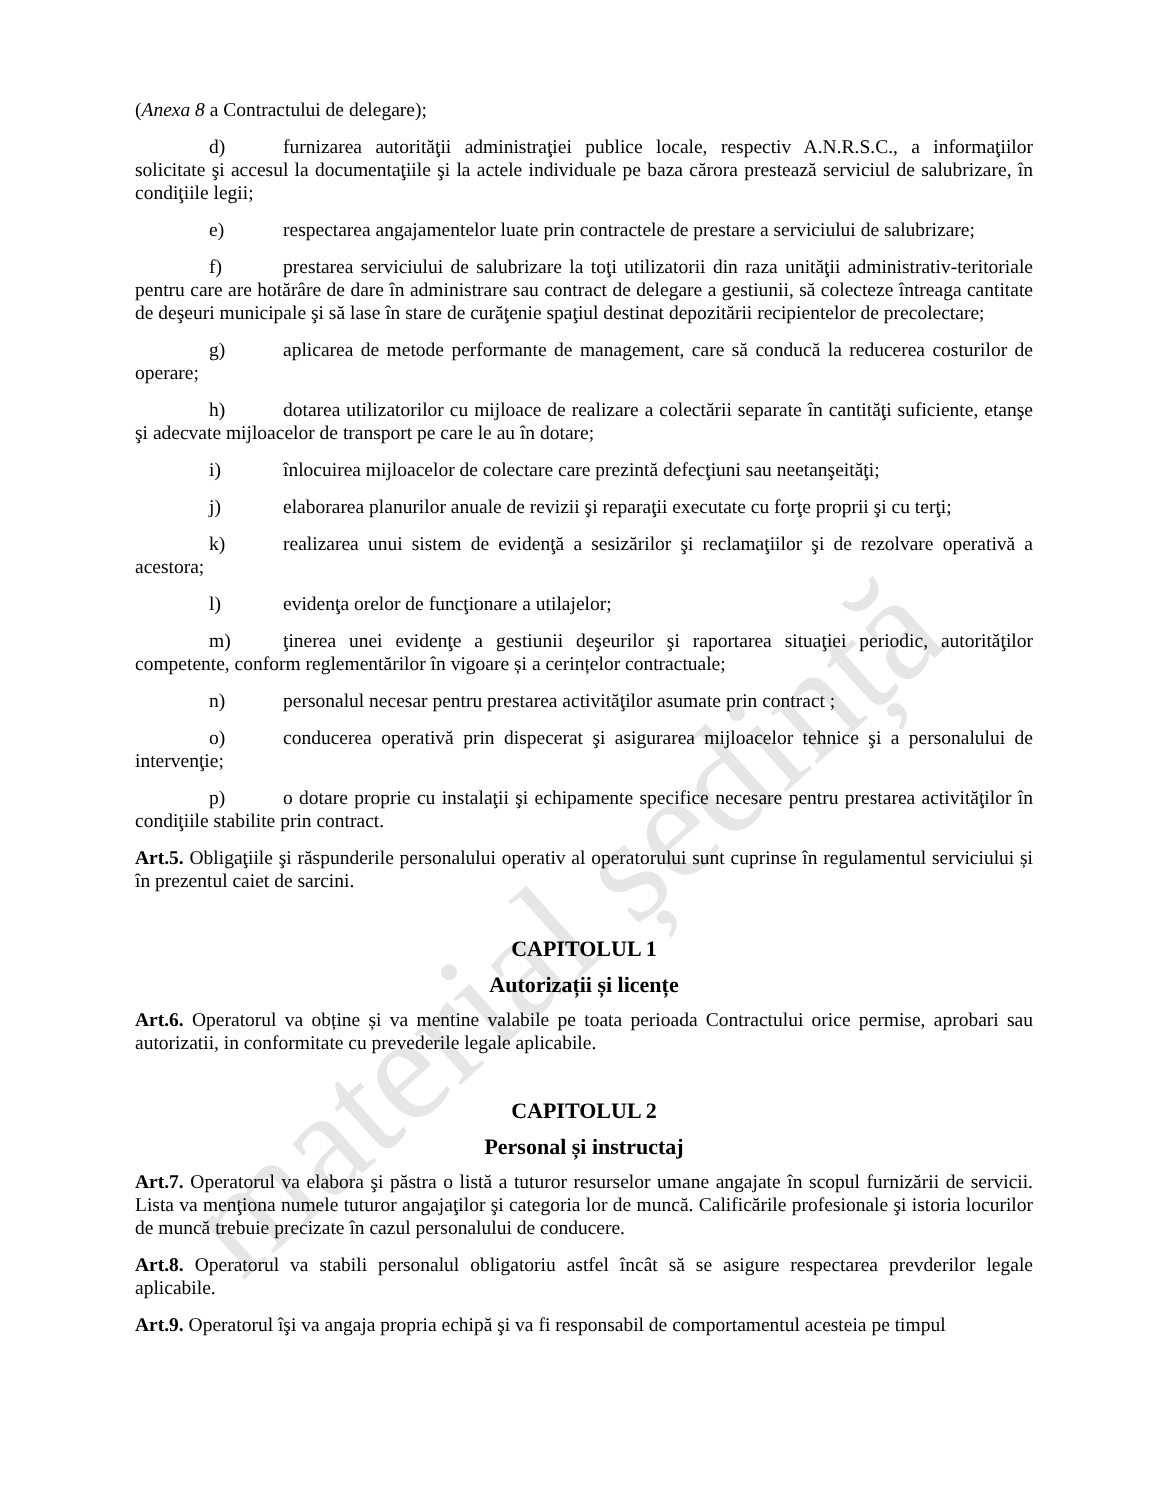material ședință
(Anexa 8 a Contractului de delegare);
d) furnizarea autorităţii administraţiei publice locale, respectiv A.N.R.S.C., a informaţiilor solicitate şi accesul la documentaţiile şi la actele individuale pe baza cărora prestează serviciul de salubrizare, în condiţiile legii;
e) respectarea angajamentelor luate prin contractele de prestare a serviciului de salubrizare;
f) prestarea serviciului de salubrizare la toţi utilizatorii din raza unităţii administrativ-teritoriale pentru care are hotărâre de dare în administrare sau contract de delegare a gestiunii, să colecteze întreaga cantitate de deşeuri municipale şi să lase în stare de curăţenie spaţiul destinat depozitării recipientelor de precolectare;
g) aplicarea de metode performante de management, care să conducă la reducerea costurilor de operare;
h) dotarea utilizatorilor cu mijloace de realizare a colectării separate în cantităţi suficiente, etanşe şi adecvate mijloacelor de transport pe care le au în dotare;
i) înlocuirea mijloacelor de colectare care prezintă defecţiuni sau neetanşeităţi;
j) elaborarea planurilor anuale de revizii şi reparaţii executate cu forţe proprii şi cu terţi;
k) realizarea unui sistem de evidenţă a sesizărilor şi reclamaţiilor şi de rezolvare operativă a acestora;
l) evidenţa orelor de funcţionare a utilajelor;
m) ţinerea unei evidenţe a gestiunii deşeurilor şi raportarea situaţiei periodic, autorităţilor competente, conform reglementărilor în vigoare și a cerințelor contractuale;
n) personalul necesar pentru prestarea activităţilor asumate prin contract ;
o) conducerea operativă prin dispecerat şi asigurarea mijloacelor tehnice şi a personalului de intervenţie;
p) o dotare proprie cu instalaţii şi echipamente specifice necesare pentru prestarea activităţilor în condiţiile stabilite prin contract.
Art.5. Obligaţiile şi răspunderile personalului operativ al operatorului sunt cuprinse în regulamentul serviciului și în prezentul caiet de sarcini.
CAPITOLUL 1
Autorizații și licențe
Art.6. Operatorul va obține și va mentine valabile pe toata perioada Contractului orice permise, aprobari sau autorizatii, in conformitate cu prevederile legale aplicabile.
CAPITOLUL 2
Personal și instructaj
Art.7. Operatorul va elabora şi păstra o listă a tuturor resurselor umane angajate în scopul furnizării de servicii. Lista va menţiona numele tuturor angajaţilor şi categoria lor de muncă. Calificările profesionale şi istoria locurilor de muncă trebuie precizate în cazul personalului de conducere.
Art.8. Operatorul va stabili personalul obligatoriu astfel încât să se asigure respectarea prevderilor legale aplicabile.
Art.9. Operatorul îşi va angaja propria echipă şi va fi responsabil de comportamentul acesteia pe timpul